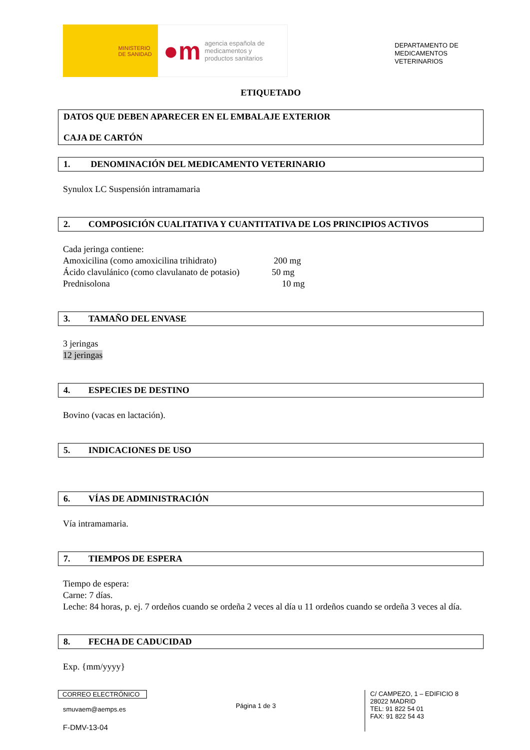MINISTERIO
DE SANIDAD
●m agencia española de
medicamentos y
productos sanitarios
DEPARTAMENTO DE
MEDICAMENTOS
VETERINARIOS
ETIQUETADO
DATOS QUE DEBEN APARECER EN EL EMBALAJE EXTERIOR
CAJA DE CARTÓN
1. DENOMINACIÓN DEL MEDICAMENTO VETERINARIO
Synulox LC Suspensión intramamaria
2. COMPOSICIÓN CUALITATIVA Y CUANTITATIVA DE LOS PRINCIPIOS ACTIVOS
Cada jeringa contiene:
Amoxicilina (como amoxicilina trihidrato) 200 mg
Ácido clavulánico (como clavulanato de potasio) 50 mg
Prednisolona 10 mg
3. TAMAÑO DEL ENVASE
3 jeringas
12 jeringas
4. ESPECIES DE DESTINO
Bovino (vacas en lactación).
5. INDICACIONES DE USO
6. VÍAS DE ADMINISTRACIÓN
Vía intramamaria.
7. TIEMPOS DE ESPERA
Tiempo de espera:
Carne: 7 días.
Leche: 84 horas, p. ej. 7 ordeños cuando se ordeña 2 veces al día u 11 ordeños cuando se ordeña 3 veces al día.
8. FECHA DE CADUCIDAD
Exp. {mm/yyyy}
CORREO ELECTRÓNICO
smuvaem@aemps.es
F-DMV-13-04
Página 1 de 3
C/ CAMPEZO, 1 – EDIFICIO 8
28022 MADRID
TEL: 91 822 54 01
FAX: 91 822 54 43